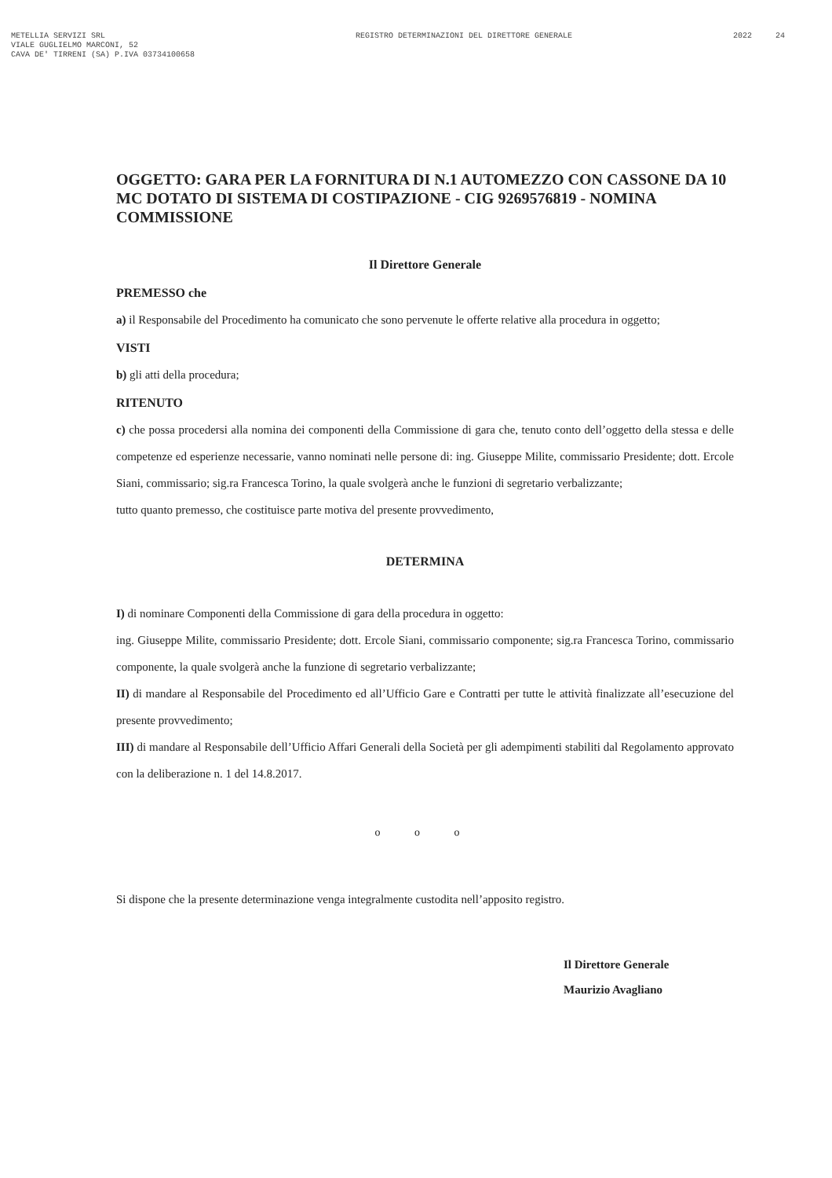METELLIA SERVIZI SRL
VIALE GUGLIELMO MARCONI, 52
CAVA DE' TIRRENI (SA) P.IVA 03734100658
REGISTRO DETERMINAZIONI DEL DIRETTORE GENERALE
2022 24
OGGETTO: GARA PER LA FORNITURA DI N.1 AUTOMEZZO CON CASSONE DA 10 MC DOTATO DI SISTEMA DI COSTIPAZIONE - CIG 9269576819 - NOMINA COMMISSIONE
Il Direttore Generale
PREMESSO che
a) il Responsabile del Procedimento ha comunicato che sono pervenute le offerte relative alla procedura in oggetto;
VISTI
b) gli atti della procedura;
RITENUTO
c) che possa procedersi alla nomina dei componenti della Commissione di gara che, tenuto conto dell’oggetto della stessa e delle competenze ed esperienze necessarie, vanno nominati nelle persone di: ing. Giuseppe Milite, commissario Presidente; dott. Ercole Siani, commissario; sig.ra Francesca Torino, la quale svolgerà anche le funzioni di segretario verbalizzante;
tutto quanto premesso, che costituisce parte motiva del presente provvedimento,
DETERMINA
I) di nominare Componenti della Commissione di gara della procedura in oggetto:
ing. Giuseppe Milite, commissario Presidente; dott. Ercole Siani, commissario componente; sig.ra Francesca Torino, commissario componente, la quale svolgerà anche la funzione di segretario verbalizzante;
II) di mandare al Responsabile del Procedimento ed all’Ufficio Gare e Contratti per tutte le attività finalizzate all’esecuzione del presente provvedimento;
III) di mandare al Responsabile dell’Ufficio Affari Generali della Società per gli adempimenti stabiliti dal Regolamento approvato con la deliberazione n. 1 del 14.8.2017.
o o o
Si dispone che la presente determinazione venga integralmente custodita nell’apposito registro.
Il Direttore Generale
Maurizio Avagliano